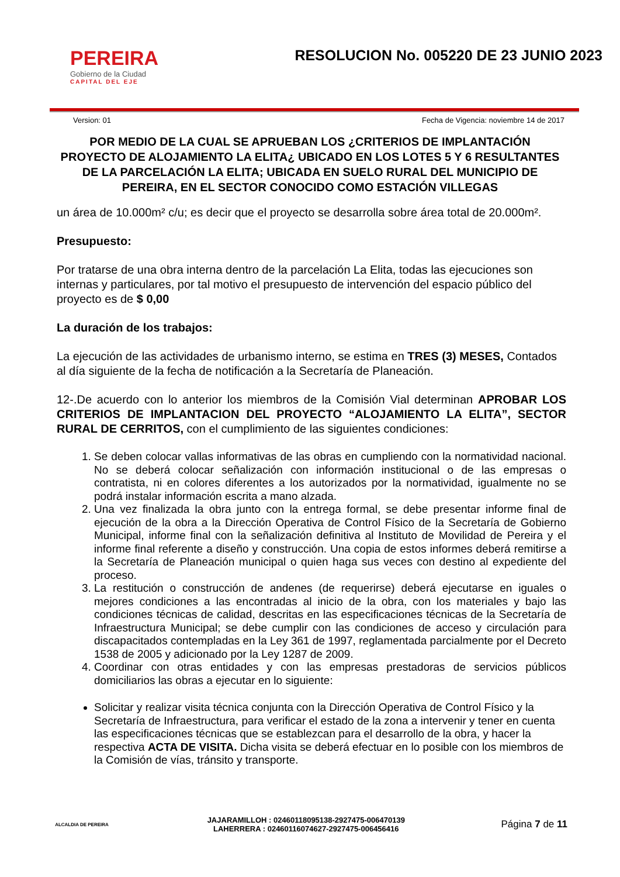PEREIRA
Gobierno de la Ciudad
CAPITAL DEL EJE
RESOLUCION No. 005220 DE 23 JUNIO 2023
Version: 01 Fecha de Vigencia: noviembre 14 de 2017
POR MEDIO DE LA CUAL SE APRUEBAN LOS ¿CRITERIOS DE IMPLANTACIÓN PROYECTO DE ALOJAMIENTO LA ELITA¿ UBICADO EN LOS LOTES 5 Y 6 RESULTANTES DE LA PARCELACIÓN LA ELITA; UBICADA EN SUELO RURAL DEL MUNICIPIO DE PEREIRA, EN EL SECTOR CONOCIDO COMO ESTACIÓN VILLEGAS
un área de 10.000m² c/u; es decir que el proyecto se desarrolla sobre área total de 20.000m².
Presupuesto:
Por tratarse de una obra interna dentro de la parcelación La Elita, todas las ejecuciones son internas y particulares, por tal motivo el presupuesto de intervención del espacio público del proyecto es de $ 0,00
La duración de los trabajos:
La ejecución de las actividades de urbanismo interno, se estima en TRES (3) MESES, Contados al día siguiente de la fecha de notificación a la Secretaría de Planeación.
12-.De acuerdo con lo anterior los miembros de la Comisión Vial determinan APROBAR LOS CRITERIOS DE IMPLANTACION DEL PROYECTO “ALOJAMIENTO LA ELITA”, SECTOR RURAL DE CERRITOS, con el cumplimiento de las siguientes condiciones:
1. Se deben colocar vallas informativas de las obras en cumpliendo con la normatividad nacional. No se deberá colocar señalización con información institucional o de las empresas o contratista, ni en colores diferentes a los autorizados por la normatividad, igualmente no se podrá instalar información escrita a mano alzada.
2. Una vez finalizada la obra junto con la entrega formal, se debe presentar informe final de ejecución de la obra a la Dirección Operativa de Control Físico de la Secretaría de Gobierno Municipal, informe final con la señalización definitiva al Instituto de Movilidad de Pereira y el informe final referente a diseño y construcción. Una copia de estos informes deberá remitirse a la Secretaría de Planeación municipal o quien haga sus veces con destino al expediente del proceso.
3. La restitución o construcción de andenes (de requerirse) deberá ejecutarse en iguales o mejores condiciones a las encontradas al inicio de la obra, con los materiales y bajo las condiciones técnicas de calidad, descritas en las especificaciones técnicas de la Secretaría de Infraestructura Municipal; se debe cumplir con las condiciones de acceso y circulación para discapacitados contempladas en la Ley 361 de 1997, reglamentada parcialmente por el Decreto 1538 de 2005 y adicionado por la Ley 1287 de 2009.
4. Coordinar con otras entidades y con las empresas prestadoras de servicios públicos domiciliarios las obras a ejecutar en lo siguiente:
Solicitar y realizar visita técnica conjunta con la Dirección Operativa de Control Físico y la Secretaría de Infraestructura, para verificar el estado de la zona a intervenir y tener en cuenta las especificaciones técnicas que se establezcan para el desarrollo de la obra, y hacer la respectiva ACTA DE VISITA. Dicha visita se deberá efectuar en lo posible con los miembros de la Comisión de vías, tránsito y transporte.
ALCALDIA DE PEREIRA
JAJARAMILLOH : 02460118095138-2927475-006470139
LAHERRERA : 02460116074627-2927475-006456416
Página 7 de 11